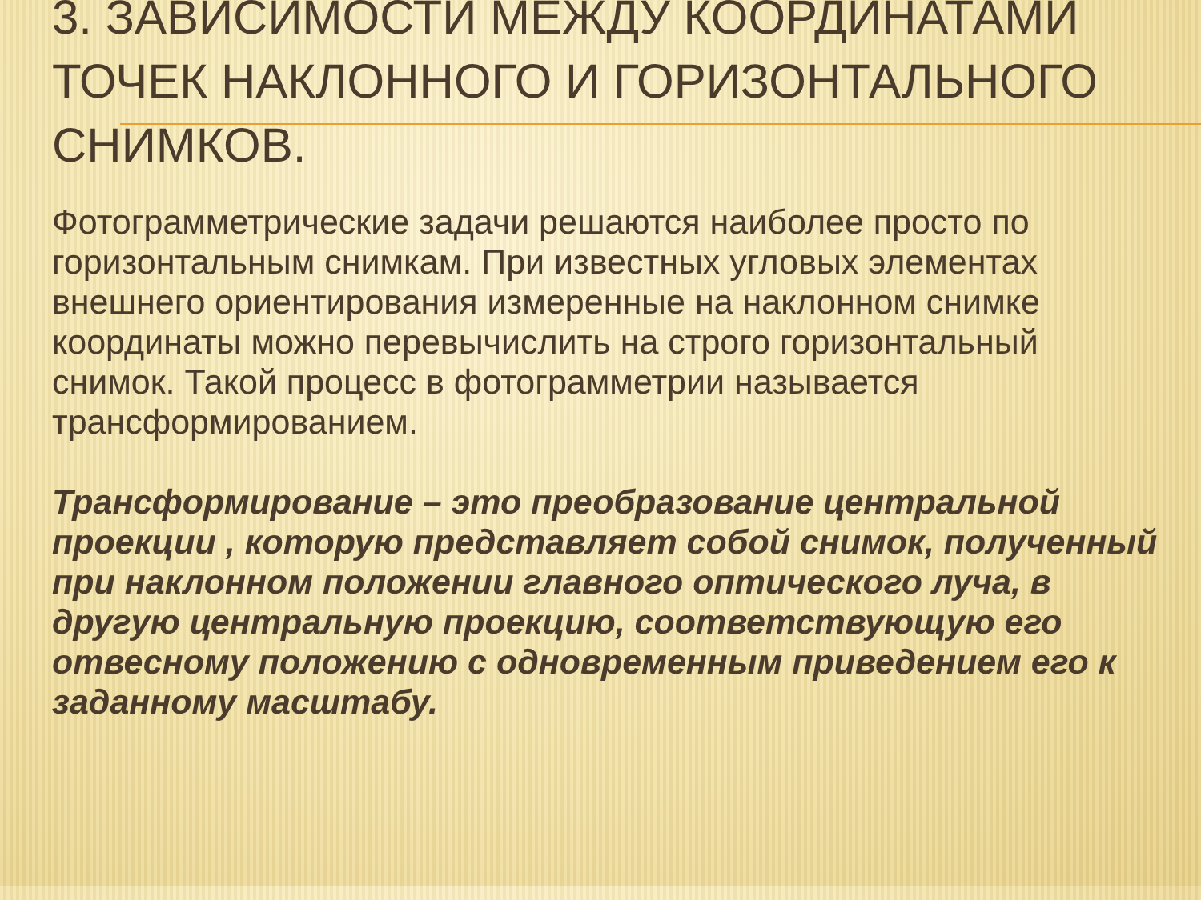3. ЗАВИСИМОСТИ МЕЖДУ КООРДИНАТАМИ ТОЧЕК НАКЛОННОГО И ГОРИЗОНТАЛЬНОГО СНИМКОВ.
Фотограмметрические задачи решаются наиболее просто по горизонтальным снимкам. При известных угловых элементах внешнего ориентирования измеренные на наклонном снимке координаты можно перевычислить на строго горизонтальный снимок. Такой процесс в фотограмметрии называется трансформированием.
Трансформирование – это преобразование центральной проекции , которую представляет собой снимок, полученный при наклонном положении главного оптического луча, в другую центральную проекцию, соответствующую его отвесному положению с одновременным приведением его к заданному масштабу.